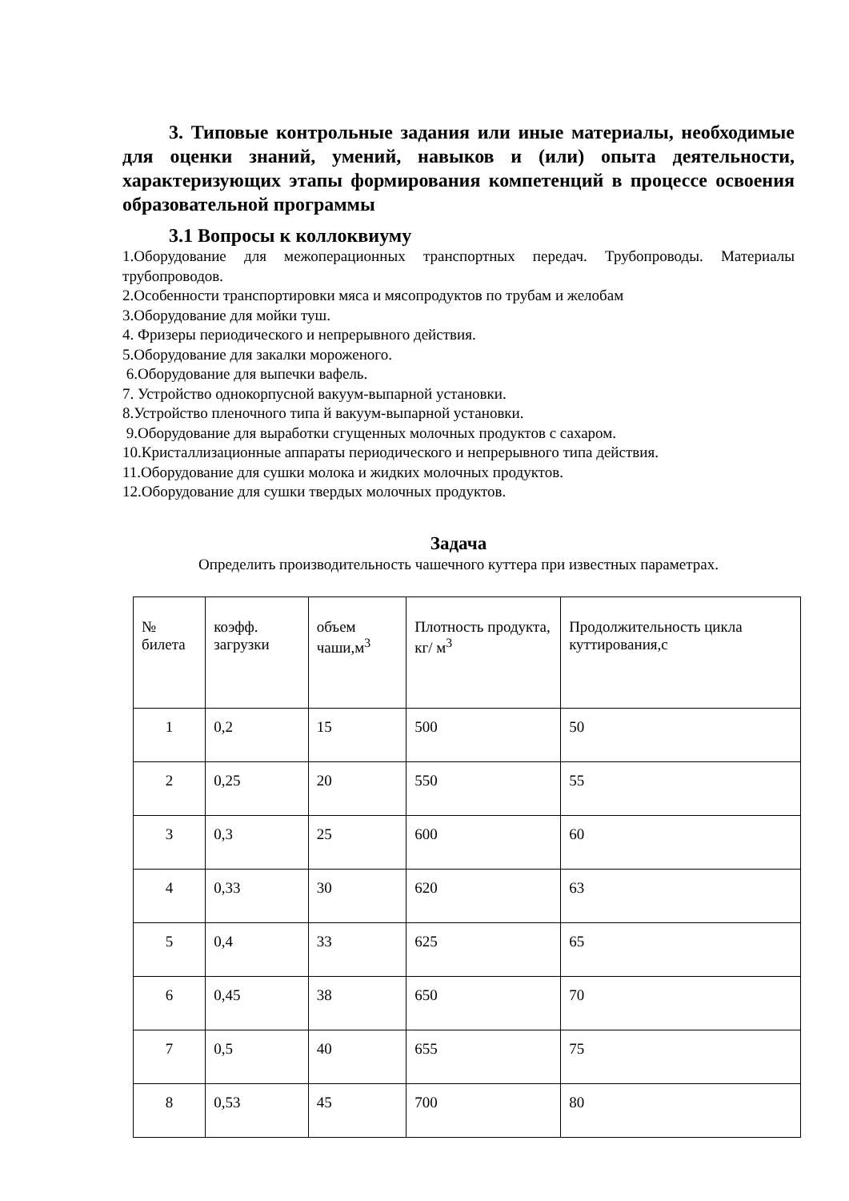3. Типовые контрольные задания или иные материалы, необходимые для оценки знаний, умений, навыков и (или) опыта деятельности, характеризующих этапы формирования компетенций в процессе освоения образовательной программы
3.1 Вопросы к коллоквиуму
1.Оборудование для межоперационных транспортных передач. Трубопроводы. Материалы трубопроводов.
2.Особенности транспортировки мяса и мясопродуктов по трубам и желобам
3.Оборудование для мойки туш.
4. Фризеры периодического и непрерывного действия.
5.Оборудование для закалки мороженого.
6.Оборудование для выпечки вафель.
7. Устройство однокорпусной вакуум-выпарной установки.
8.Устройство пленочного типа й вакуум-выпарной установки.
9.Оборудование для выработки сгущенных молочных продуктов с сахаром.
10.Кристаллизационные аппараты периодического и непрерывного типа действия.
11.Оборудование для сушки молока и жидких молочных продуктов.
12.Оборудование для сушки твердых молочных продуктов.
Задача
Определить производительность чашечного куттера при известных параметрах.
| № билета | коэфф. загрузки | объем чаши,м<sup>3</sup> | Плотность продукта, кг/ м<sup>3</sup> | Продолжительность цикла куттирования,с |
| 1 | 0,2 | 15 | 500 | 50 |
| 2 | 0,25 | 20 | 550 | 55 |
| 3 | 0,3 | 25 | 600 | 60 |
| 4 | 0,33 | 30 | 620 | 63 |
| 5 | 0,4 | 33 | 625 | 65 |
| 6 | 0,45 | 38 | 650 | 70 |
| 7 | 0,5 | 40 | 655 | 75 |
| 8 | 0,53 | 45 | 700 | 80 |